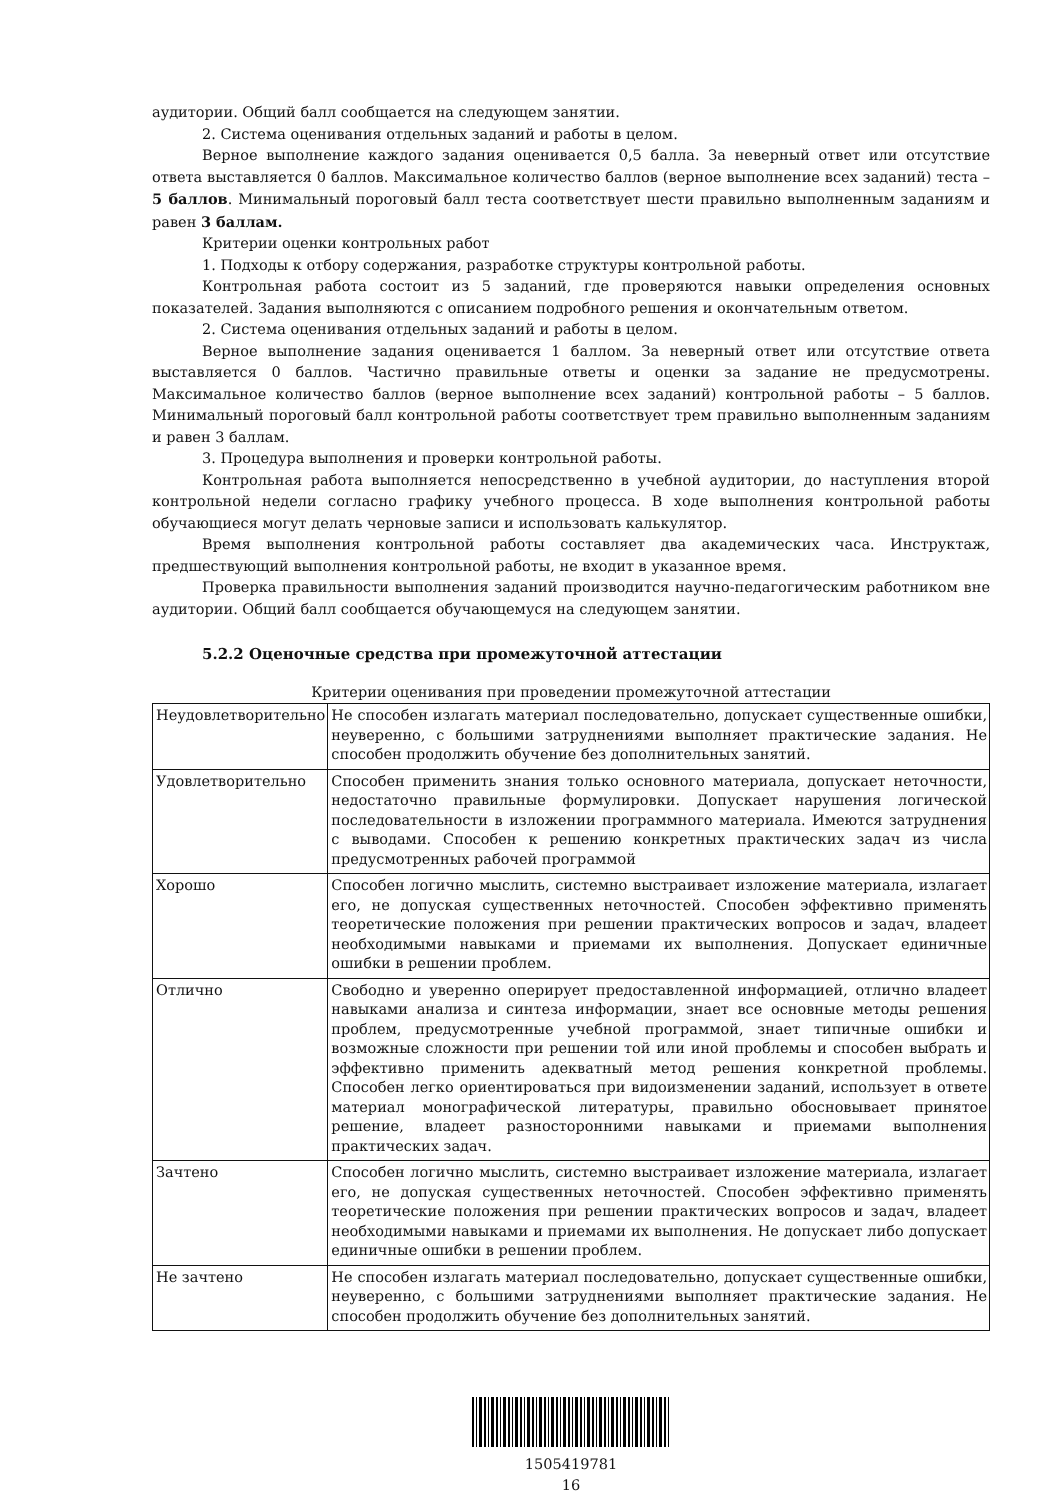аудитории. Общий балл сообщается на следующем занятии.
2. Система оценивания отдельных заданий и работы в целом.
Верное выполнение каждого задания оценивается 0,5 балла. За неверный ответ или отсутствие ответа выставляется 0 баллов. Максимальное количество баллов (верное выполнение всех заданий) теста – 5 баллов. Минимальный пороговый балл теста соответствует шести правильно выполненным заданиям и равен 3 баллам.
Критерии оценки контрольных работ
1. Подходы к отбору содержания, разработке структуры контрольной работы.
Контрольная работа состоит из 5 заданий, где проверяются навыки определения основных показателей. Задания выполняются с описанием подробного решения и окончательным ответом.
2. Система оценивания отдельных заданий и работы в целом.
Верное выполнение задания оценивается 1 баллом. За неверный ответ или отсутствие ответа выставляется 0 баллов. Частично правильные ответы и оценки за задание не предусмотрены. Максимальное количество баллов (верное выполнение всех заданий) контрольной работы – 5 баллов. Минимальный пороговый балл контрольной работы соответствует трем правильно выполненным заданиям и равен 3 баллам.
3. Процедура выполнения и проверки контрольной работы.
Контрольная работа выполняется непосредственно в учебной аудитории, до наступления второй контрольной недели согласно графику учебного процесса. В ходе выполнения контрольной работы обучающиеся могут делать черновые записи и использовать калькулятор.
Время выполнения контрольной работы составляет два академических часа. Инструктаж, предшествующий выполнения контрольной работы, не входит в указанное время.
Проверка правильности выполнения заданий производится научно-педагогическим работником вне аудитории. Общий балл сообщается обучающемуся на следующем занятии.
5.2.2 Оценочные средства при промежуточной аттестации
Критерии оценивания при проведении промежуточной аттестации
| Неудовлетворительно | Не способен излагать материал последовательно, допускает существенные ошибки, неуверенно, с большими затруднениями выполняет практические задания. Не способен продолжить обучение без дополнительных занятий. |
| Удовлетворительно | Способен применить знания только основного материала, допускает неточности, недостаточно правильные формулировки. Допускает нарушения логической последовательности в изложении программного материала. Имеются затруднения с выводами. Способен к решению конкретных практических задач из числа предусмотренных рабочей программой |
| Хорошо | Способен логично мыслить, системно выстраивает изложение материала, излагает его, не допуская существенных неточностей. Способен эффективно применять теоретические положения при решении практических вопросов и задач, владеет необходимыми навыками и приемами их выполнения. Допускает единичные ошибки в решении проблем. |
| Отлично | Свободно и уверенно оперирует предоставленной информацией, отлично владеет навыками анализа и синтеза информации, знает все основные методы решения проблем, предусмотренные учебной программой, знает типичные ошибки и возможные сложности при решении той или иной проблемы и способен выбрать и эффективно применить адекватный метод решения конкретной проблемы. Способен легко ориентироваться при видоизменении заданий, использует в ответе материал монографической литературы, правильно обосновывает принятое решение, владеет разносторонними навыками и приемами выполнения практических задач. |
| Зачтено | Способен логично мыслить, системно выстраивает изложение материала, излагает его, не допуская существенных неточностей. Способен эффективно применять теоретические положения при решении практических вопросов и задач, владеет необходимыми навыками и приемами их выполнения. Не допускает либо допускает единичные ошибки в решении проблем. |
| Не зачтено | Не способен излагать материал последовательно, допускает существенные ошибки, неуверенно, с большими затруднениями выполняет практические задания. Не способен продолжить обучение без дополнительных занятий. |
1505419781
16